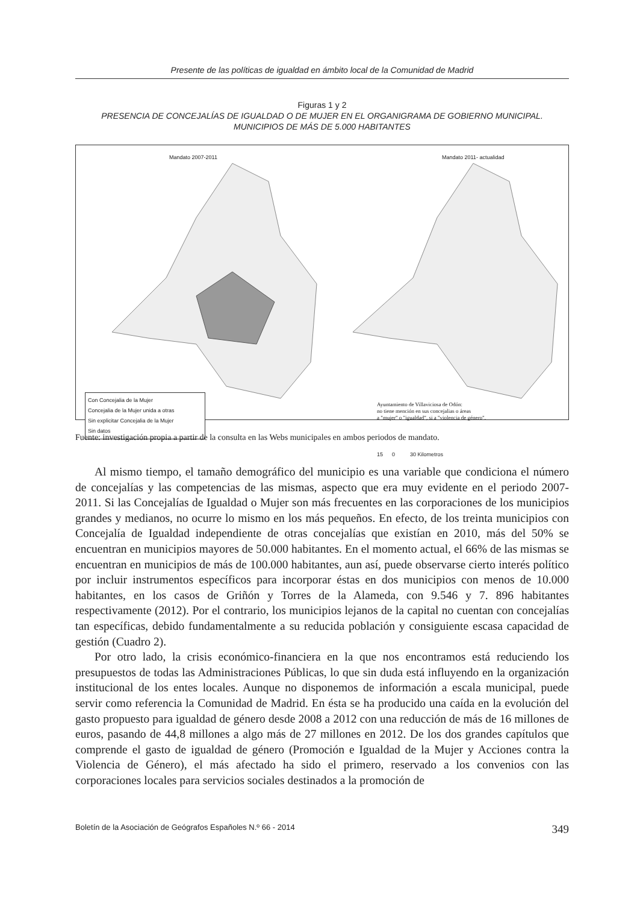Presente de las políticas de igualdad en ámbito local de la Comunidad de Madrid
Figuras 1 y 2
PRESENCIA DE CONCEJALÍAS DE IGUALDAD O DE MUJER EN EL ORGANIGRAMA DE GOBIERNO MUNICIPAL. MUNICIPIOS DE MÁS DE 5.000 HABITANTES
Mandato 2007-2011 Mandato 2011- actualidad
Con Concejalia de la Mujer
Concejalia de la Mujer unida a otras
Sin explicitar Concejalia de la Mujer
Sin datos
Ayuntamiento de Villaviciosa de Odón:
no tiene mención en sus concejalias o áreas
a "mujer" o "igualdad", si a "violencia de género".
15 0 30 Kilometros
Fuente: investigación propia a partir de la consulta en las Webs municipales en ambos periodos de mandato.
Al mismo tiempo, el tamaño demográfico del municipio es una variable que condiciona el número de concejalías y las competencias de las mismas, aspecto que era muy evidente en el periodo 2007- 2011. Si las Concejalías de Igualdad o Mujer son más frecuentes en las corporaciones de los municipios grandes y medianos, no ocurre lo mismo en los más pequeños. En efecto, de los treinta municipios con Concejalía de Igualdad independiente de otras concejalías que existían en 2010, más del 50% se encuentran en municipios mayores de 50.000 habitantes. En el momento actual, el 66% de las mismas se encuentran en municipios de más de 100.000 habitantes, aun así, puede observarse cierto interés político por incluir instrumentos específicos para incorporar éstas en dos municipios con menos de 10.000 habitantes, en los casos de Griñón y Torres de la Alameda, con 9.546 y 7. 896 habitantes respectivamente (2012). Por el contrario, los municipios lejanos de la capital no cuentan con concejalías tan específicas, debido fundamentalmente a su reducida población y consiguiente escasa capacidad de gestión (Cuadro 2).
Por otro lado, la crisis económico-financiera en la que nos encontramos está reduciendo los presupuestos de todas las Administraciones Públicas, lo que sin duda está influyendo en la organización institucional de los entes locales. Aunque no disponemos de información a escala municipal, puede servir como referencia la Comunidad de Madrid. En ésta se ha producido una caída en la evolución del gasto propuesto para igualdad de género desde 2008 a 2012 con una reducción de más de 16 millones de euros, pasando de 44,8 millones a algo más de 27 millones en 2012. De los dos grandes capítulos que comprende el gasto de igualdad de género (Promoción e Igualdad de la Mujer y Acciones contra la Violencia de Género), el más afectado ha sido el primero, reservado a los convenios con las corporaciones locales para servicios sociales destinados a la promoción de
Boletín de la Asociación de Geógrafos Españoles N.º 66 - 2014 349